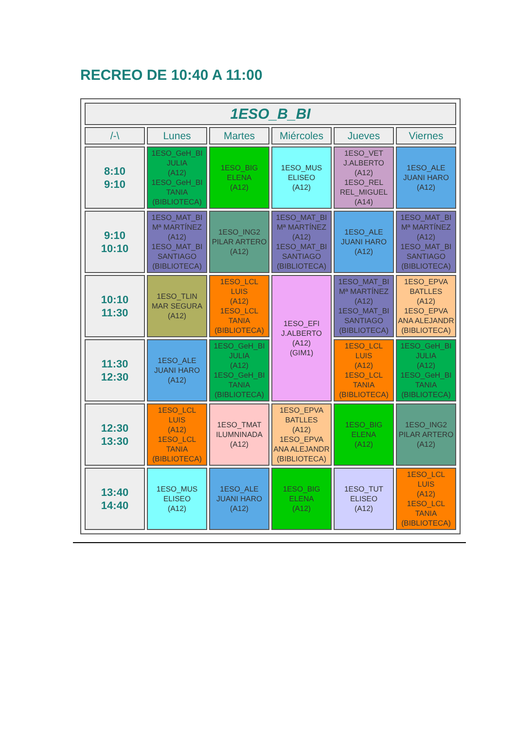RECREO DE 10:40 A 11:00
| 1ESO_B_BI | | | | | |
| --- | --- | --- | --- | --- | --- |
| /-\ | Lunes | Martes | Miércoles | Jueves | Viernes |
| 8:10 9:10 | 1ESO_GeH_BI JULIA (A12) 1ESO_GeH_BI TANIA (BIBLIOTECA) | 1ESO_BIG ELENA (A12) | 1ESO_MUS ELISEO (A12) | 1ESO_VET J.ALBERTO (A12) 1ESO_REL REL_MIGUEL (A14) | 1ESO_ALE JUANI HARO (A12) |
| 9:10 10:10 | 1ESO_MAT_BI Mª MARTÍNEZ (A12) 1ESO_MAT_BI SANTIAGO (BIBLIOTECA) | 1ESO_ING2 PILAR ARTERO (A12) | 1ESO_MAT_BI Mª MARTÍNEZ (A12) 1ESO_MAT_BI SANTIAGO (BIBLIOTECA) | 1ESO_ALE JUANI HARO (A12) | 1ESO_MAT_BI Mª MARTÍNEZ (A12) 1ESO_MAT_BI SANTIAGO (BIBLIOTECA) |
| 10:10 11:30 | 1ESO_TLIN MAR SEGURA (A12) | 1ESO_LCL LUIS (A12) 1ESO_LCL TANIA (BIBLIOTECA) | 1ESO_EFI J.ALBERTO (A12) (GIM1) | 1ESO_MAT_BI Mª MARTÍNEZ (A12) 1ESO_MAT_BI SANTIAGO (BIBLIOTECA) | 1ESO_EPVA BATLLES (A12) 1ESO_EPVA ANA ALEJANDR (BIBLIOTECA) |
| 11:30 12:30 | 1ESO_ALE JUANI HARO (A12) | 1ESO_GeH_BI JULIA (A12) 1ESO_GeH_BI TANIA (BIBLIOTECA) | | 1ESO_LCL LUIS (A12) 1ESO_LCL TANIA (BIBLIOTECA) | 1ESO_GeH_BI JULIA (A12) 1ESO_GeH_BI TANIA (BIBLIOTECA) |
| 12:30 13:30 | 1ESO_LCL LUIS (A12) 1ESO_LCL TANIA (BIBLIOTECA) | 1ESO_TMAT ILUMNINADA (A12) | 1ESO_EPVA BATLLES (A12) 1ESO_EPVA ANA ALEJANDR (BIBLIOTECA) | 1ESO_BIG ELENA (A12) | 1ESO_ING2 PILAR ARTERO (A12) |
| 13:40 14:40 | 1ESO_MUS ELISEO (A12) | 1ESO_ALE JUANI HARO (A12) | 1ESO_BIG ELENA (A12) | 1ESO_TUT ELISEO (A12) | 1ESO_LCL LUIS (A12) 1ESO_LCL TANIA (BIBLIOTECA) |